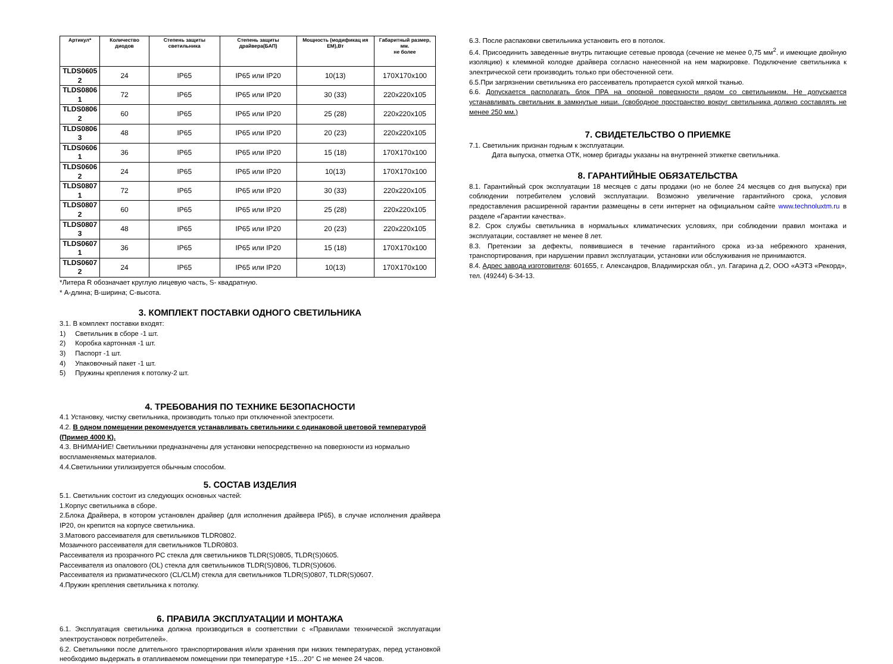| Артикул* | Количество диодов | Степень защиты светильника | Степень защиты драйвера(БАП) | Мощность (модификац ия EM),Вт | Габаритный размер, мм. не более |
| --- | --- | --- | --- | --- | --- |
| TLDS0605 2 | 24 | IP65 | IP65 или IP20 | 10(13) | 170X170x100 |
| TLDS0806 1 | 72 | IP65 | IP65 или IP20 | 30 (33) | 220x220x105 |
| TLDS0806 2 | 60 | IP65 | IP65 или IP20 | 25 (28) | 220x220x105 |
| TLDS0806 3 | 48 | IP65 | IP65 или IP20 | 20 (23) | 220x220x105 |
| TLDS0606 1 | 36 | IP65 | IP65 или IP20 | 15 (18) | 170X170x100 |
| TLDS0606 2 | 24 | IP65 | IP65 или IP20 | 10(13) | 170X170x100 |
| TLDS0807 1 | 72 | IP65 | IP65 или IP20 | 30 (33) | 220x220x105 |
| TLDS0807 2 | 60 | IP65 | IP65 или IP20 | 25 (28) | 220x220x105 |
| TLDS0807 3 | 48 | IP65 | IP65 или IP20 | 20 (23) | 220x220x105 |
| TLDS0607 1 | 36 | IP65 | IP65 или IP20 | 15 (18) | 170X170x100 |
| TLDS0607 2 | 24 | IP65 | IP65 или IP20 | 10(13) | 170X170x100 |
*Литера R обозначает круглую лицевую часть, S- квадратную.
* А-длина; В-ширина; С-высота.
3. КОМПЛЕКТ ПОСТАВКИ ОДНОГО СВЕТИЛЬНИКА
3.1. В комплект поставки входят:
1) Светильник в сборе -1 шт.
2) Коробка картонная -1 шт.
3) Паспорт -1 шт.
4) Упаковочный пакет -1 шт.
5) Пружины крепления к потолку-2 шт.
4. ТРЕБОВАНИЯ ПО ТЕХНИКЕ БЕЗОПАСНОСТИ
4.1 Установку, чистку светильника, производить только при отключенной электросети.
4.2. В одном помещении рекомендуется устанавливать светильники с одинаковой цветовой температурой (Пример 4000 К).
4.3. ВНИМАНИЕ! Светильники предназначены для установки непосредственно на поверхности из нормально воспламеняемых материалов.
4.4.Светильники утилизируется обычным способом.
5. СОСТАВ ИЗДЕЛИЯ
5.1. Светильник состоит из следующих основных частей:
1.Корпус светильника в сборе.
2.Блока Драйвера, в котором установлен драйвер (для исполнения драйвера IP65), в случае исполнения драйвера IP20, он крепится на корпусе светильника.
3.Матового рассеивателя для светильников TLDR0802.
Мозаичного рассеивателя для светильников TLDR0803.
Рассеивателя из прозрачного PC стекла для светильников TLDR(S)0805, TLDR(S)0605.
Рассеивателя из опалового (OL) стекла для светильников TLDR(S)0806, TLDR(S)0606.
Рассеивателя из призматического (CL/CLM) стекла для светильников TLDR(S)0807, TLDR(S)0607.
4.Пружин крепления светильника к потолку.
6. ПРАВИЛА ЭКСПЛУАТАЦИИ И МОНТАЖА
6.1. Эксплуатация светильника должна производиться в соответствии с «Правилами технической эксплуатации электроустановок потребителей».
6.2. Светильники после длительного транспортирования и/или хранения при низких температурах, перед установкой необходимо выдержать в отапливаемом помещении при температуре +15…20° С не менее 24 часов.
6.3. После распаковки светильника установить его в потолок.
6.4. Присоединить заведенные внутрь питающие сетевые провода (сечение не менее 0,75 мм<sup>2</sup>. и имеющие двойную изоляцию) к клеммной колодке драйвера согласно нанесенной на нем маркировке. Подключение светильника к электрической сети производить только при обесточенной сети.
6.5.При загрязнении светильника его рассеиватель протирается сухой мягкой тканью.
6.6. Допускается располагать блок ПРА на опорной поверхности рядом со светильником. Не допускается устанавливать светильник в замкнутые ниши. (свободное пространство вокруг светильника должно составлять не менее 250 мм.)
7. СВИДЕТЕЛЬСТВО О ПРИЕМКЕ
7.1. Светильник признан годным к эксплуатации.
Дата выпуска, отметка ОТК, номер бригады указаны на внутренней этикетке светильника.
8. ГАРАНТИЙНЫЕ ОБЯЗАТЕЛЬСТВА
8.1. Гарантийный срок эксплуатации 18 месяцев с даты продажи (но не более 24 месяцев со дня выпуска) при соблюдении потребителем условий эксплуатации. Возможно увеличение гарантийного срока, условия предоставления расширенной гарантии размещены в сети интернет на официальном сайте www.technoluxtm.ru в разделе «Гарантии качества».
8.2. Срок службы светильника в нормальных климатических условиях, при соблюдении правил монтажа и эксплуатации, составляет не менее 8 лет.
8.3. Претензии за дефекты, появившиеся в течение гарантийного срока из-за небрежного хранения, транспортирования, при нарушении правил эксплуатации, установки или обслуживания не принимаются.
8.4. Адрес завода изготовителя: 601655, г. Александров, Владимирская обл., ул. Гагарина д.2, ООО «АЭТЗ «Рекорд», тел. (49244) 6-34-13.